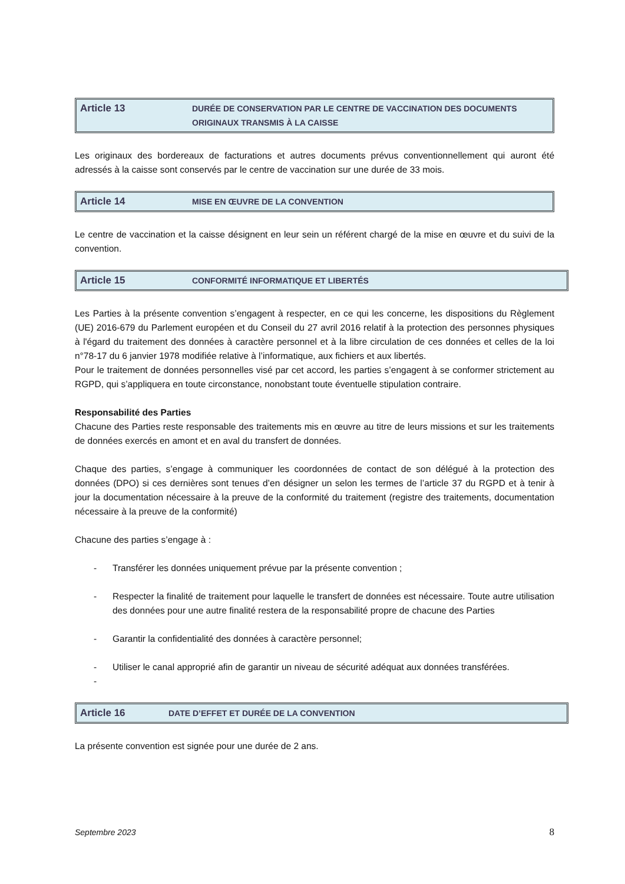Article 13
DURÉE DE CONSERVATION PAR LE CENTRE DE VACCINATION DES DOCUMENTS ORIGINAUX TRANSMIS À LA CAISSE
Les originaux des bordereaux de facturations et autres documents prévus conventionnellement qui auront été adressés à la caisse sont conservés par le centre de vaccination sur une durée de 33 mois.
Article 14
MISE EN ŒUVRE DE LA CONVENTION
Le centre de vaccination et la caisse désignent en leur sein un référent chargé de la mise en œuvre et du suivi de la convention.
Article 15
CONFORMITÉ INFORMATIQUE ET LIBERTÉS
Les Parties à la présente convention s’engagent à respecter, en ce qui les concerne, les dispositions du Règlement (UE) 2016-679 du Parlement européen et du Conseil du 27 avril 2016 relatif à la protection des personnes physiques à l'égard du traitement des données à caractère personnel et à la libre circulation de ces données et celles de la loi n°78-17 du 6 janvier 1978 modifiée relative à l’informatique, aux fichiers et aux libertés.
Pour le traitement de données personnelles visé par cet accord, les parties s’engagent à se conformer strictement au RGPD, qui s’appliquera en toute circonstance, nonobstant toute éventuelle stipulation contraire.
Responsabilité des Parties
Chacune des Parties reste responsable des traitements mis en œuvre au titre de leurs missions et sur les traitements de données exercés en amont et en aval du transfert de données.
Chaque des parties, s’engage à communiquer les coordonnées de contact de son délégué à la protection des données (DPO) si ces dernières sont tenues d’en désigner un selon les termes de l’article 37 du RGPD et à tenir à jour la documentation nécessaire à la preuve de la conformité du traitement (registre des traitements, documentation nécessaire à la preuve de la conformité)
Chacune des parties s’engage à :
- Transférer les données uniquement prévue par la présente convention ;
- Respecter la finalité de traitement pour laquelle le transfert de données est nécessaire. Toute autre utilisation des données pour une autre finalité restera de la responsabilité propre de chacune des Parties
- Garantir la confidentialité des données à caractère personnel;
- Utiliser le canal approprié afin de garantir un niveau de sécurité adéquat aux données transférées.
-
Article 16
DATE D’EFFET ET DURÉE DE LA CONVENTION
La présente convention est signée pour une durée de 2 ans.
Septembre 2023 8